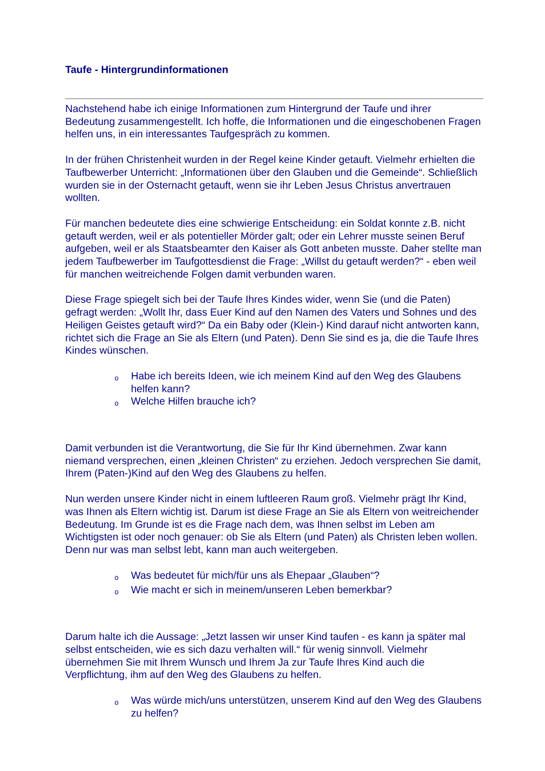Taufe - Hintergrundinformationen
Nachstehend habe ich einige Informationen zum Hintergrund der Taufe und ihrer Bedeutung zusammengestellt. Ich hoffe, die Informationen und die eingeschobenen Fragen helfen uns, in ein interessantes Taufgespräch zu kommen.
In der frühen Christenheit wurden in der Regel keine Kinder getauft. Vielmehr erhielten die Taufbewerber Unterricht: „Informationen über den Glauben und die Gemeinde“. Schließlich wurden sie in der Osternacht getauft, wenn sie ihr Leben Jesus Christus anvertrauen wollten.
Für manchen bedeutete dies eine schwierige Entscheidung: ein Soldat konnte z.B. nicht getauft werden, weil er als potentieller Mörder galt; oder ein Lehrer musste seinen Beruf aufgeben, weil er als Staatsbeamter den Kaiser als Gott anbeten musste. Daher stellte man jedem Taufbewerber im Taufgottesdienst die Frage: „Willst du getauft werden?“ - eben weil für manchen weitreichende Folgen damit verbunden waren.
Diese Frage spiegelt sich bei der Taufe Ihres Kindes wider, wenn Sie (und die Paten) gefragt werden: „Wollt Ihr, dass Euer Kind auf den Namen des Vaters und Sohnes und des Heiligen Geistes getauft wird?“ Da ein Baby oder (Klein-) Kind darauf nicht antworten kann, richtet sich die Frage an Sie als Eltern (und Paten). Denn Sie sind es ja, die die Taufe Ihres Kindes wünschen.
o Habe ich bereits Ideen, wie ich meinem Kind auf den Weg des Glaubens helfen kann?
o Welche Hilfen brauche ich?
Damit verbunden ist die Verantwortung, die Sie für Ihr Kind übernehmen. Zwar kann niemand versprechen, einen „kleinen Christen“ zu erziehen. Jedoch versprechen Sie damit, Ihrem (Paten-)Kind auf den Weg des Glaubens zu helfen.
Nun werden unsere Kinder nicht in einem luftleeren Raum groß. Vielmehr prägt Ihr Kind, was Ihnen als Eltern wichtig ist. Darum ist diese Frage an Sie als Eltern von weitreichender Bedeutung. Im Grunde ist es die Frage nach dem, was Ihnen selbst im Leben am Wichtigsten ist oder noch genauer: ob Sie als Eltern (und Paten) als Christen leben wollen. Denn nur was man selbst lebt, kann man auch weitergeben.
o Was bedeutet für mich/für uns als Ehepaar „Glauben“?
o Wie macht er sich in meinem/unseren Leben bemerkbar?
Darum halte ich die Aussage: „Jetzt lassen wir unser Kind taufen - es kann ja später mal selbst entscheiden, wie es sich dazu verhalten will.“ für wenig sinnvoll. Vielmehr übernehmen Sie mit Ihrem Wunsch und Ihrem Ja zur Taufe Ihres Kind auch die Verpflichtung, ihm auf den Weg des Glaubens zu helfen.
o Was würde mich/uns unterstützen, unserem Kind auf den Weg des Glaubens zu helfen?